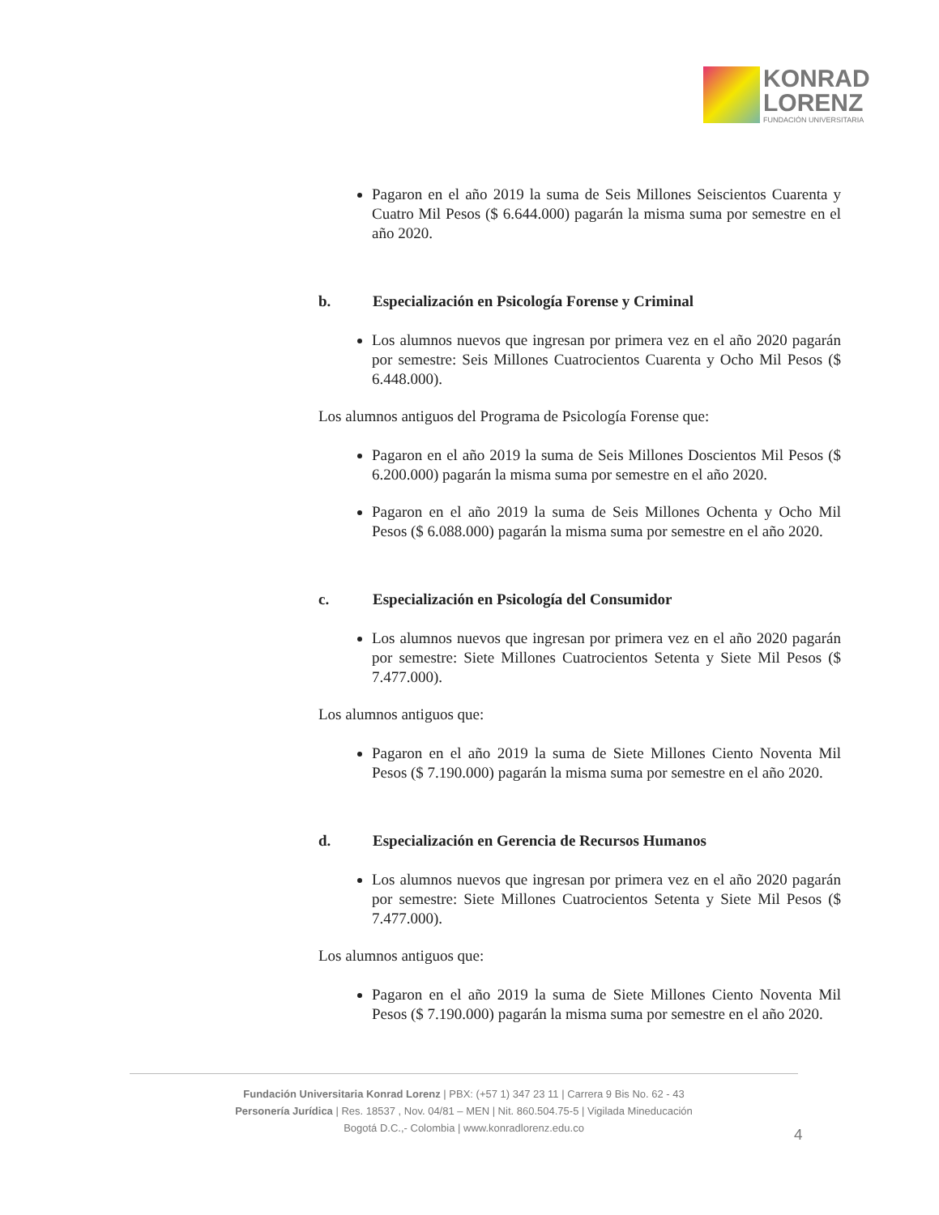KONRAD
LORENZ
FUNDACIÓN UNIVERSITARIA
Pagaron en el año 2019 la suma de Seis Millones Seiscientos Cuarenta y Cuatro Mil Pesos ($ 6.644.000) pagarán la misma suma por semestre en el año 2020.
b. Especialización en Psicología Forense y Criminal
Los alumnos nuevos que ingresan por primera vez en el año 2020 pagarán por semestre: Seis Millones Cuatrocientos Cuarenta y Ocho Mil Pesos ($ 6.448.000).
Los alumnos antiguos del Programa de Psicología Forense que:
Pagaron en el año 2019 la suma de Seis Millones Doscientos Mil Pesos ($ 6.200.000) pagarán la misma suma por semestre en el año 2020.
Pagaron en el año 2019 la suma de Seis Millones Ochenta y Ocho Mil Pesos ($ 6.088.000) pagarán la misma suma por semestre en el año 2020.
c. Especialización en Psicología del Consumidor
Los alumnos nuevos que ingresan por primera vez en el año 2020 pagarán por semestre: Siete Millones Cuatrocientos Setenta y Siete Mil Pesos ($ 7.477.000).
Los alumnos antiguos que:
Pagaron en el año 2019 la suma de Siete Millones Ciento Noventa Mil Pesos ($ 7.190.000) pagarán la misma suma por semestre en el año 2020.
d. Especialización en Gerencia de Recursos Humanos
Los alumnos nuevos que ingresan por primera vez en el año 2020 pagarán por semestre: Siete Millones Cuatrocientos Setenta y Siete Mil Pesos ($ 7.477.000).
Los alumnos antiguos que:
Pagaron en el año 2019 la suma de Siete Millones Ciento Noventa Mil Pesos ($ 7.190.000) pagarán la misma suma por semestre en el año 2020.
Fundación Universitaria Konrad Lorenz | PBX: (+57 1) 347 23 11 | Carrera 9 Bis No. 62 - 43
Personería Jurídica | Res. 18537 , Nov. 04/81 – MEN | Nit. 860.504.75-5 | Vigilada Mineducación
Bogotá D.C.,- Colombia | www.konradlorenz.edu.co
4